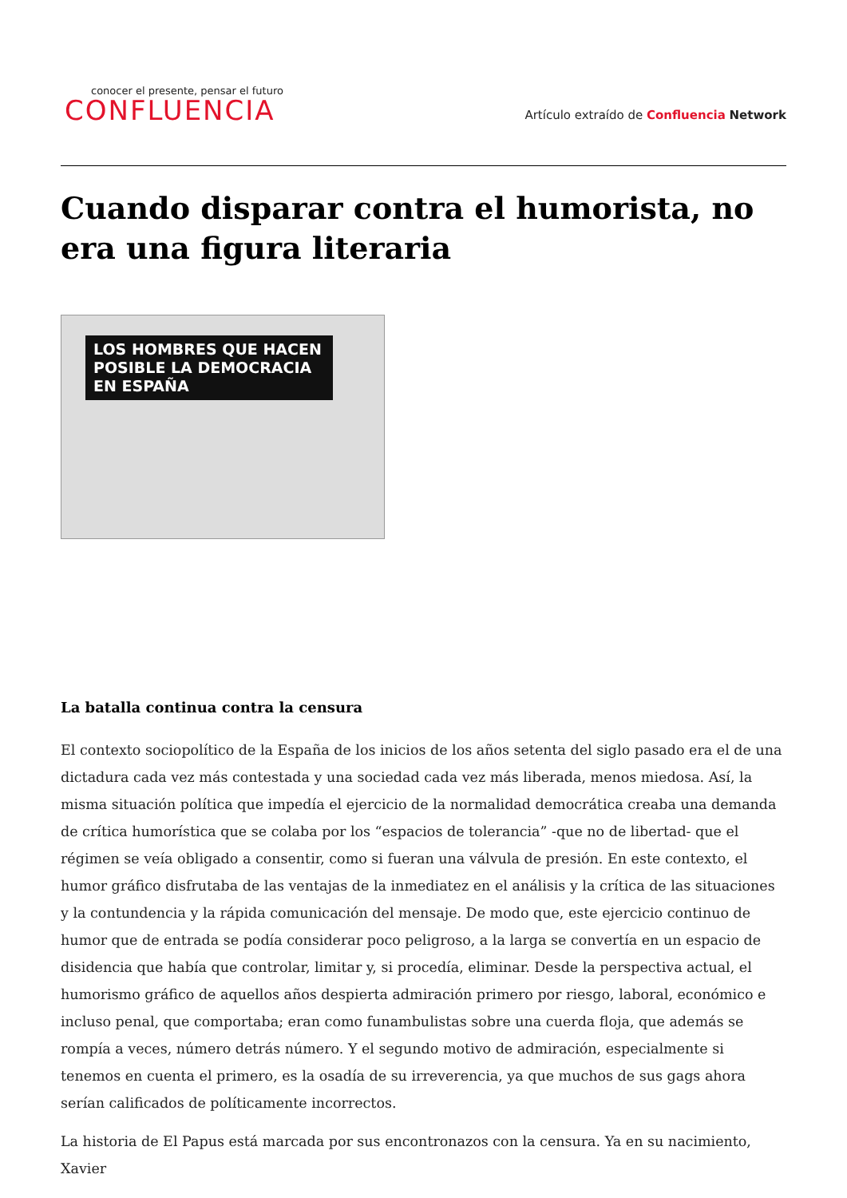conocer el presente, pensar el futuro
CONFLUENCIA
Artículo extraído de Confluencia Network
Cuando disparar contra el humorista, no era una figura literaria
LOS HOMBRES QUE HACEN POSIBLE LA DEMOCRACIA EN ESPAÑA
La batalla continua contra la censura
El contexto sociopolítico de la España de los inicios de los años setenta del siglo pasado era el de una dictadura cada vez más contestada y una sociedad cada vez más liberada, menos miedosa. Así, la misma situación política que impedía el ejercicio de la normalidad democrática creaba una demanda de crítica humorística que se colaba por los “espacios de tolerancia” -que no de libertad- que el régimen se veía obligado a consentir, como si fueran una válvula de presión. En este contexto, el humor gráfico disfrutaba de las ventajas de la inmediatez en el análisis y la crítica de las situaciones y la contundencia y la rápida comunicación del mensaje. De modo que, este ejercicio continuo de humor que de entrada se podía considerar poco peligroso, a la larga se convertía en un espacio de disidencia que había que controlar, limitar y, si procedía, eliminar. Desde la perspectiva actual, el humorismo gráfico de aquellos años despierta admiración primero por riesgo, laboral, económico e incluso penal, que comportaba; eran como funambulistas sobre una cuerda floja, que además se rompía a veces, número detrás número. Y el segundo motivo de admiración, especialmente si tenemos en cuenta el primero, es la osadía de su irreverencia, ya que muchos de sus gags ahora serían calificados de políticamente incorrectos.
La historia de El Papus está marcada por sus encontronazos con la censura. Ya en su nacimiento, Xavier